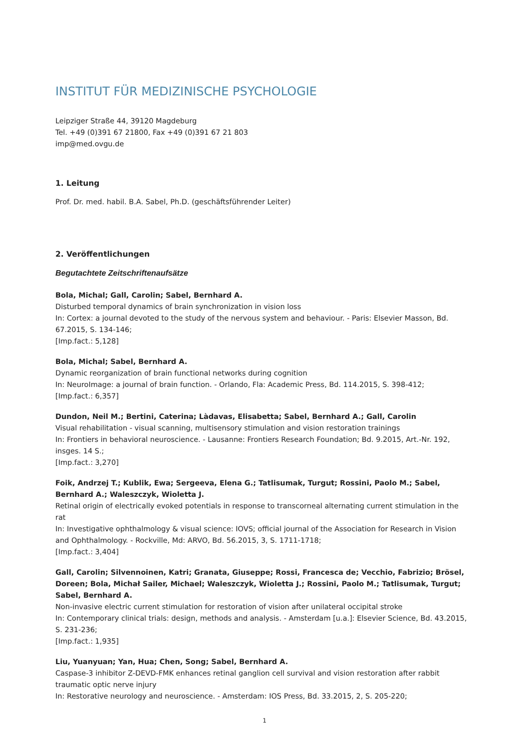INSTITUT FÜR MEDIZINISCHE PSYCHOLOGIE
Leipziger Straße 44, 39120 Magdeburg
Tel. +49 (0)391 67 21800, Fax +49 (0)391 67 21 803
imp@med.ovgu.de
1. Leitung
Prof. Dr. med. habil. B.A. Sabel, Ph.D. (geschäftsführender Leiter)
2. Veröffentlichungen
Begutachtete Zeitschriftenaufsätze
Bola, Michal; Gall, Carolin; Sabel, Bernhard A.
Disturbed temporal dynamics of brain synchronization in vision loss
In: Cortex: a journal devoted to the study of the nervous system and behaviour. - Paris: Elsevier Masson, Bd. 67.2015, S. 134-146;
[Imp.fact.: 5,128]
Bola, Michal; Sabel, Bernhard A.
Dynamic reorganization of brain functional networks during cognition
In: NeuroImage: a journal of brain function. - Orlando, Fla: Academic Press, Bd. 114.2015, S. 398-412;
[Imp.fact.: 6,357]
Dundon, Neil M.; Bertini, Caterina; Làdavas, Elisabetta; Sabel, Bernhard A.; Gall, Carolin
Visual rehabilitation - visual scanning, multisensory stimulation and vision restoration trainings
In: Frontiers in behavioral neuroscience. - Lausanne: Frontiers Research Foundation; Bd. 9.2015, Art.-Nr. 192, insges. 14 S.;
[Imp.fact.: 3,270]
Foik, Andrzej T.; Kublik, Ewa; Sergeeva, Elena G.; Tatlisumak, Turgut; Rossini, Paolo M.; Sabel, Bernhard A.; Waleszczyk, Wioletta J.
Retinal origin of electrically evoked potentials in response to transcorneal alternating current stimulation in the rat
In: Investigative ophthalmology & visual science: IOVS; official journal of the Association for Research in Vision and Ophthalmology. - Rockville, Md: ARVO, Bd. 56.2015, 3, S. 1711-1718;
[Imp.fact.: 3,404]
Gall, Carolin; Silvennoinen, Katri; Granata, Giuseppe; Rossi, Francesca de; Vecchio, Fabrizio; Brösel, Doreen; Bola, Michał Sailer, Michael; Waleszczyk, Wioletta J.; Rossini, Paolo M.; Tatlisumak, Turgut; Sabel, Bernhard A.
Non-invasive electric current stimulation for restoration of vision after unilateral occipital stroke
In: Contemporary clinical trials: design, methods and analysis. - Amsterdam [u.a.]: Elsevier Science, Bd. 43.2015, S. 231-236;
[Imp.fact.: 1,935]
Liu, Yuanyuan; Yan, Hua; Chen, Song; Sabel, Bernhard A.
Caspase-3 inhibitor Z-DEVD-FMK enhances retinal ganglion cell survival and vision restoration after rabbit traumatic optic nerve injury
In: Restorative neurology and neuroscience. - Amsterdam: IOS Press, Bd. 33.2015, 2, S. 205-220;
1